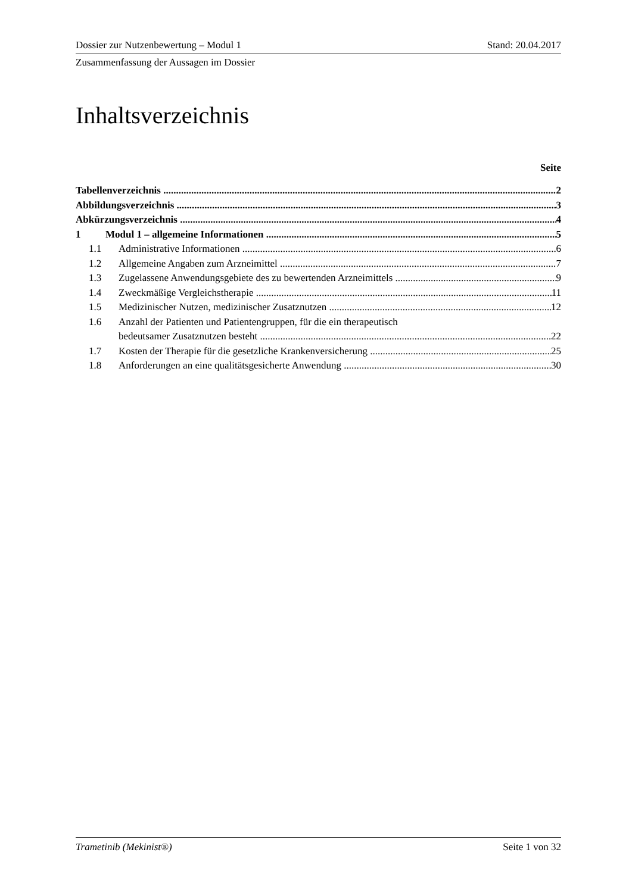Dossier zur Nutzenbewertung – Modul 1 Stand: 20.04.2017
Zusammenfassung der Aussagen im Dossier
Inhaltsverzeichnis
Seite
Tabellenverzeichnis 2
Abbildungsverzeichnis 3
Abkürzungsverzeichnis 4
1 Modul 1 – allgemeine Informationen 5
1.1 Administrative Informationen 6
1.2 Allgemeine Angaben zum Arzneimittel 7
1.3 Zugelassene Anwendungsgebiete des zu bewertenden Arzneimittels 9
1.4 Zweckmäßige Vergleichstherapie 11
1.5 Medizinischer Nutzen, medizinischer Zusatznutzen 12
1.6 Anzahl der Patienten und Patientengruppen, für die ein therapeutisch
bedeutsamer Zusatznutzen besteht 22
1.7 Kosten der Therapie für die gesetzliche Krankenversicherung 25
1.8 Anforderungen an eine qualitätsgesicherte Anwendung 30
Trametinib (Mekinist®) Seite 1 von 32